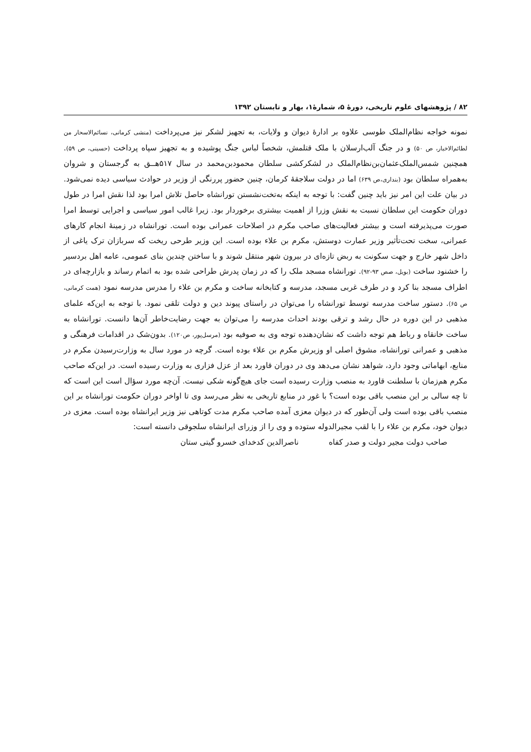۸۲ / پژوهشهای علوم تاریخی، دورهٔ ۵، شمارهٔ۱، بهار و تابستان ۱۳۹۲
نمونه خواجه نظام‌الملک طوسی علاوه بر ادارهٔ دیوان و ولایات، به تجهیز لشکر نیز می‌پرداخت (منشی کرمانی، نسائم‌الاسحار من لطائم‌الاخبار، ص ۵۰) و در جنگ آلب‌ارسلان با ملک قتلمش، شخصاً لباس جنگ پوشیده و به تجهیز سپاه پرداخت (حسینی، ص ۵۹). همچنین شمس‌الملک‌عثمان‌بن‌نظام‌الملک در لشکرکشی سلطان محمودبن‌محمد در سال ۵۱۷هــق به گرجستان و شروان به‌همراه سلطان بود (بنداری،ص ۶۳۹) اما در دولت سلاجقهٔ کرمان، چنین حضور پررنگی از وزیر در حوادث سیاسی دیده نمی‌شود. در بیان علت این امر نیز باید چنین گفت: با توجه به اینکه به‌تخت‌نشستن تورانشاه حاصل تلاش امرا بود لذا نقش امرا در طول دوران حکومت این سلطان نسبت به نقش وزرا از اهمیت بیشتری برخوردار بود. زیرا غالب امور سیاسی و اجرایی توسط امرا صورت می‌پذیرفته است و بیشتر فعالیت‌های صاحب مکرم در اصلاحات عمرانی بوده است. تورانشاه در زمینهٔ انجام کارهای عمرانی، سخت تحت‌تأثیر وزیر عمارت دوستش، مکرم بن علاء بوده است. این وزیر طرحی ریخت که سربازان ترک یاغی از داخل شهر خارج و جهت سکونت به ربض تازه‌ای در بیرون شهر منتقل شوند و با ساختن چندین بنای عمومی، عامه اهل بردسیر را خشنود ساخت (بویل، صص ۹۳-۹۲). تورانشاه مسجد ملک را که در زمان پدرش طراحی شده بود به اتمام رساند و بازارچه‌ای در اطراف مسجد بنا کرد و در طرف غربی مسجد، مدرسه و کتابخانه ساخت و مکرم بن علاء را مدرس مدرسه نمود (همت کرمانی، ص ۶۵). دستور ساخت مدرسه توسط تورانشاه را می‌توان در راستای پیوند دین و دولت تلقی نمود. با توجه به این‌که علمای مذهبی در این دوره در حال رشد و ترقی بودند احداث مدرسه را می‌توان به جهت رضایت‌خاطر آن‌ها دانست. تورانشاه به ساخت خانقاه و رباط هم توجه داشت که نشان‌دهنده توجه وی به صوفیه بود (مرسل‌پور، ص۱۲۰). بدون‌شک در اقدامات فرهنگی و مذهبی و عمرانی تورانشاه، مشوق اصلی او وزیرش مکرم بن علاء بوده است. گرچه در مورد سال به وزارت‌رسیدن مکرم در منابع، ابهاماتی وجود دارد، شواهد نشان می‌دهد وی در دوران قاورد بعد از عزل فزاری به وزارت رسیده است. در این‌که صاحب مکرم هم‌زمان با سلطنت قاورد به منصب وزارت رسیده است جای هیچ‌گونه شکی نیست. آن‌چه مورد سؤال است این است که تا چه سالی بر این منصب باقی بوده است؟ با غور در منابع تاریخی به نظر می‌رسد وی تا اواخر دوران حکومت تورانشاه بر این منصب باقی بوده است ولی آن‌طور که در دیوان معزی آمده صاحب مکرم مدت کوتاهی نیز وزیر ایرانشاه بوده است. معزی در دیوان خود، مکرم بن علاء را با لقب مجیرالدوله ستوده و وی را از وزرای ایرانشاه سلجوقی دانسته است:
صاحب دولت مجیر دولت و صدر کفاه ناصرالدین کدخدای خسرو گیتی ستان